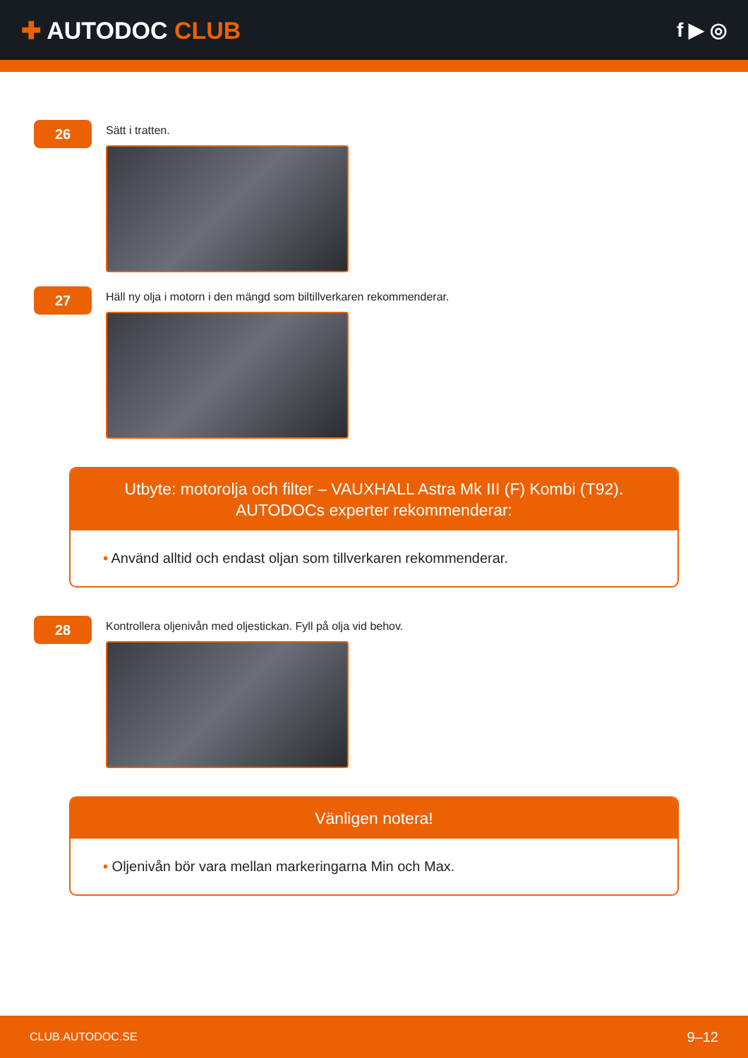✚ AUTODOC CLUB
f ▶ ◎
26
Sätt i tratten.
27
Häll ny olja i motorn i den mängd som biltillverkaren rekommenderar.
Utbyte: motorolja och filter – VAUXHALL Astra Mk III (F) Kombi (T92).
AUTODOCs experter rekommenderar:
• Använd alltid och endast oljan som tillverkaren rekommenderar.
28
Kontrollera oljenivån med oljestickan. Fyll på olja vid behov.
Vänligen notera!
• Oljenivån bör vara mellan markeringarna Min och Max.
CLUB.AUTODOC.SE 9–12